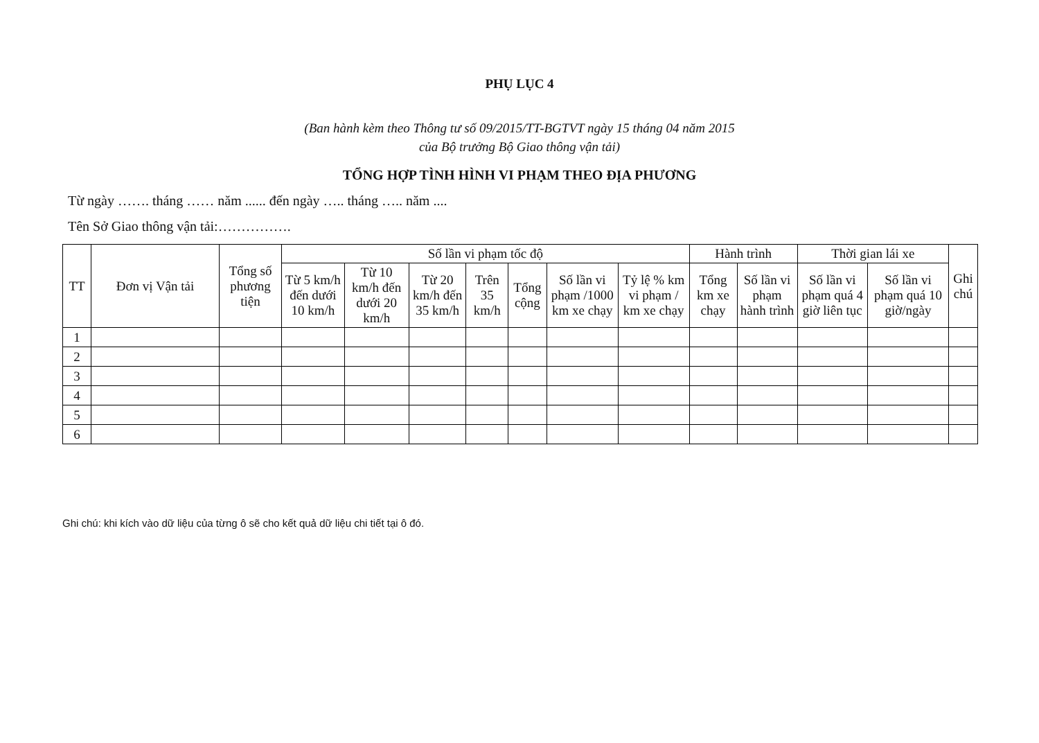PHỤ LỤC 4
(Ban hành kèm theo Thông tư số 09/2015/TT-BGTVT ngày 15 tháng 04 năm 2015
của Bộ trưởng Bộ Giao thông vận tải)
TỔNG HỢP TÌNH HÌNH VI PHẠM THEO ĐỊA PHƯƠNG
Từ ngày ……. tháng …… năm ...... đến ngày ….. tháng ….. năm ....
Tên Sở Giao thông vận tải:…………….
| TT | Đơn vị Vận tải | Tổng số phương tiện | Số lần vi phạm tốc độ | | | | | | | Hành trình | | Thời gian lái xe | | Ghi chú |
| --- | --- | --- | --- | --- | --- | --- | --- | --- | --- | --- | --- | --- | --- | --- |
| | | | Từ 5 km/h đến dưới 10 km/h | Từ 10 km/h đến dưới 20 km/h | Từ 20 km/h đến 35 km/h | Trên 35 km/h | Tổng cộng | Số lần vi phạm /1000 km xe chạy | Tỷ lệ % km vi phạm / km xe chạy | Tổng km xe chạy | Số lần vi phạm hành trình | Số lần vi phạm quá 4 giờ liên tục | Số lần vi phạm quá 10 giờ/ngày | |
| 1 | | | | | | | | | | | | | | |
| 2 | | | | | | | | | | | | | | |
| 3 | | | | | | | | | | | | | | |
| 4 | | | | | | | | | | | | | | |
| 5 | | | | | | | | | | | | | | |
| 6 | | | | | | | | | | | | | | |
Ghi chú: khi kích vào dữ liệu của từng ô sẽ cho kết quả dữ liệu chi tiết tại ô đó.